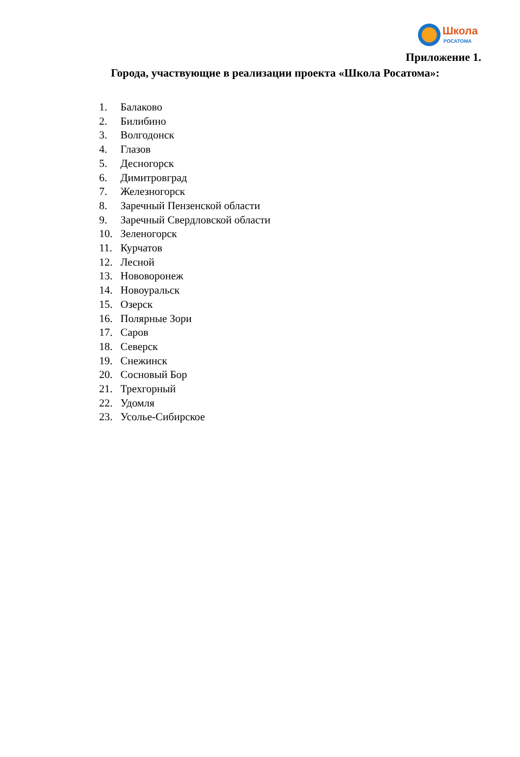Школа
РОСАТОМА
Приложение 1.
Города, участвующие в реализации проекта «Школа Росатома»:
1. Балаково
2. Билибино
3. Волгодонск
4. Глазов
5. Десногорск
6. Димитровград
7. Железногорск
8. Заречный Пензенской области
9. Заречный Свердловской области
10. Зеленогорск
11. Курчатов
12. Лесной
13. Нововоронеж
14. Новоуральск
15. Озерск
16. Полярные Зори
17. Саров
18. Северск
19. Снежинск
20. Сосновый Бор
21. Трехгорный
22. Удомля
23. Усолье-Сибирское